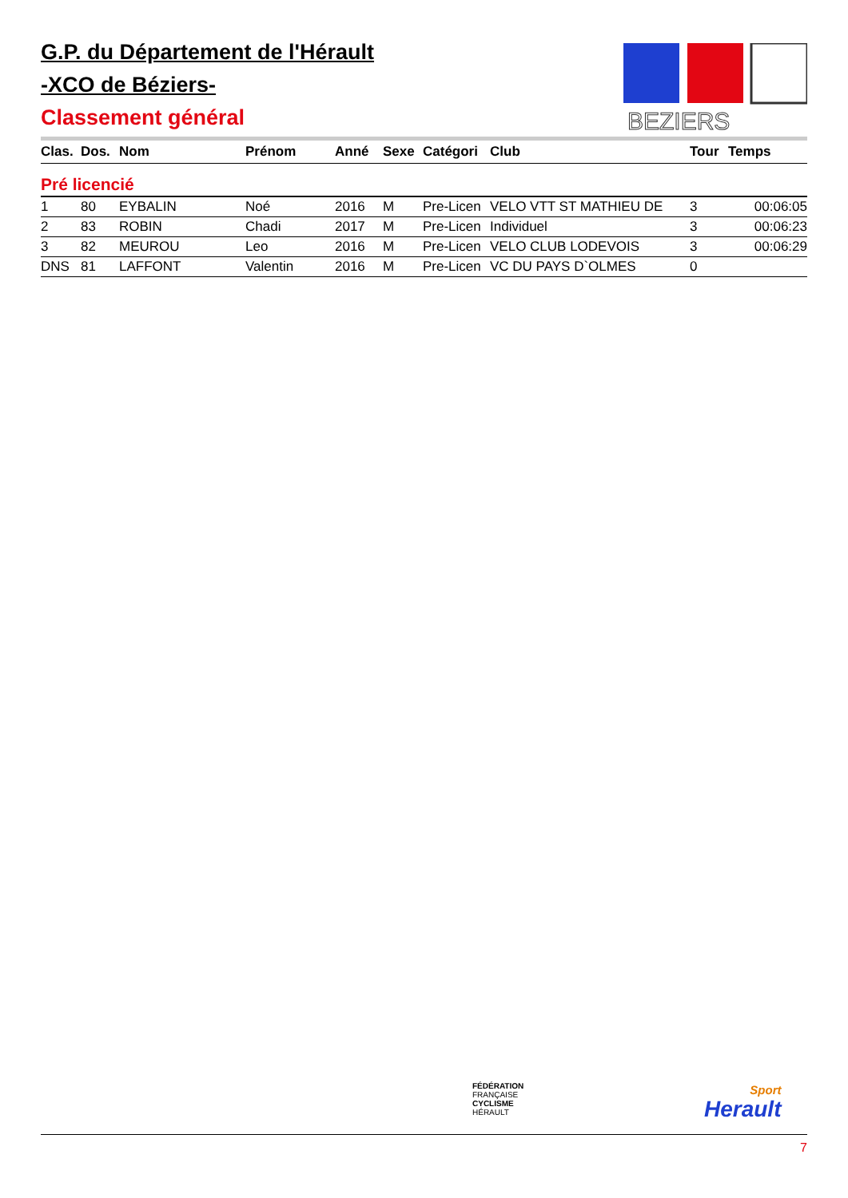G.P. du Département de l'Hérault
-XCO de Béziers-
Classement général
BEZIERS
| Clas. | Dos. | Nom | Prénom | Anné | Sexe | Catégori | Club | Tour | Temps |
| --- | --- | --- | --- | --- | --- | --- | --- | --- | --- |
| Pré licencié | | | | | | | | | |
| 1 | 80 | EYBALIN | Noé | 2016 | M | Pre-Licen | VELO VTT ST MATHIEU DE | 3 | 00:06:05 |
| 2 | 83 | ROBIN | Chadi | 2017 | M | Pre-Licen | Individuel | 3 | 00:06:23 |
| 3 | 82 | MEUROU | Leo | 2016 | M | Pre-Licen | VELO CLUB LODEVOIS | 3 | 00:06:29 |
| DNS | 81 | LAFFONT | Valentin | 2016 | M | Pre-Licen | VC DU PAYS D`OLMES | 0 | |
FÉDÉRATION
FRANÇAISE
CYCLISME
HÉRAULT
Sport
Herault
7